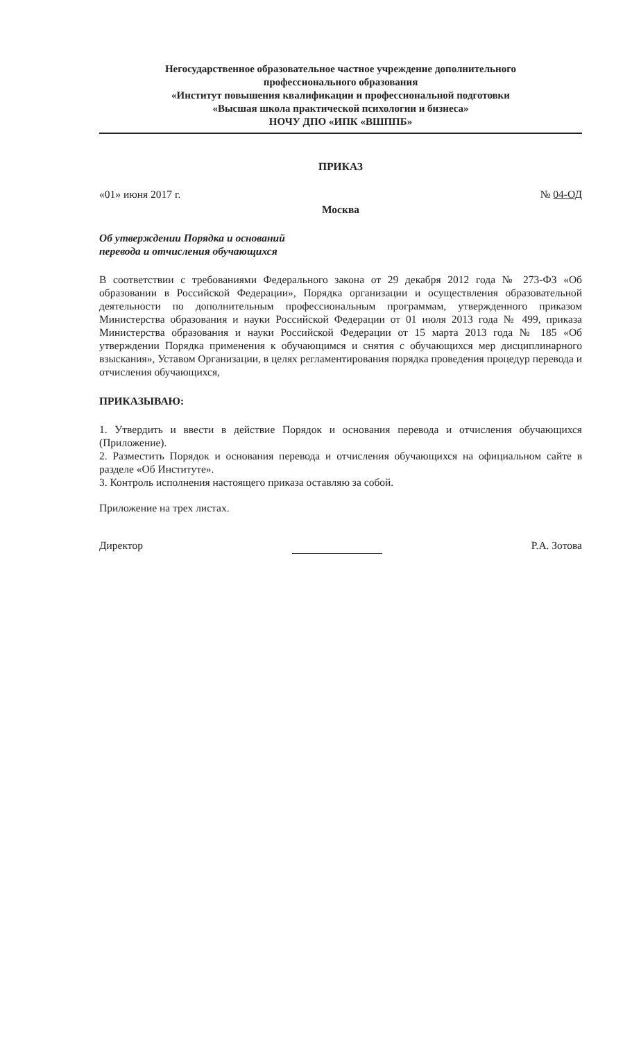Негосударственное образовательное частное учреждение дополнительного
профессионального образования
«Институт повышения квалификации и профессиональной подготовки
«Высшая школа практической психологии и бизнеса»
НОЧУ ДПО «ИПК «ВШППБ»
ПРИКАЗ
«01» июня 2017 г. № 04-ОД
Москва
Об утверждении Порядка и оснований
перевода и отчисления обучающихся
В соответствии с требованиями Федерального закона от 29 декабря 2012 года № 273-ФЗ «Об образовании в Российской Федерации», Порядка организации и осуществления образовательной деятельности по дополнительным профессиональным программам, утвержденного приказом Министерства образования и науки Российской Федерации от 01 июля 2013 года № 499, приказа Министерства образования и науки Российской Федерации от 15 марта 2013 года № 185 «Об утверждении Порядка применения к обучающимся и снятия с обучающихся мер дисциплинарного взыскания», Уставом Организации, в целях регламентирования порядка проведения процедур перевода и отчисления обучающихся,
ПРИКАЗЫВАЮ:
1. Утвердить и ввести в действие Порядок и основания перевода и отчисления обучающихся (Приложение).
2. Разместить Порядок и основания перевода и отчисления обучающихся на официальном сайте в разделе «Об Институте».
3. Контроль исполнения настоящего приказа оставляю за собой.
Приложение на трех листах.
Директор Р.А. Зотова